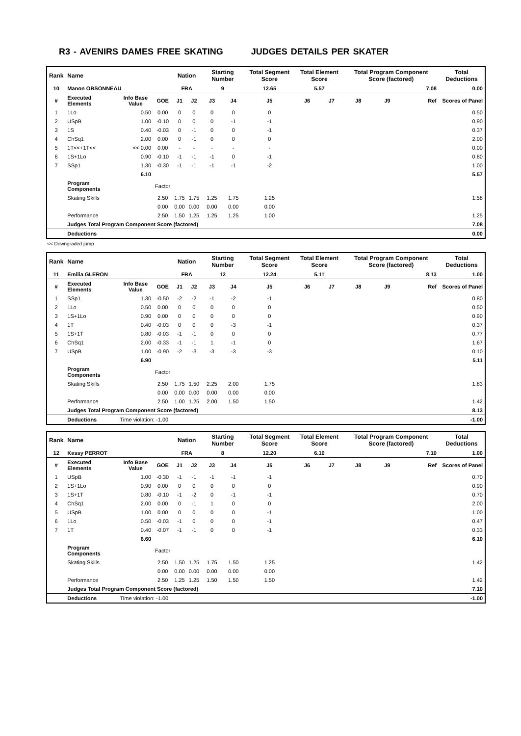R3 - AVENIRS DAMES FREE SKATING JUDGES DETAILS PER SKATER
| Rank | Name | | | Nation | | Starting Number | | Total Segment Score | Total Element Score | | Total Program Component Score (factored) | | | Total Deductions |
| --- | --- | --- | --- | --- | --- | --- | --- | --- | --- | --- | --- | --- | --- | --- |
| 10 | Manon ORSONNEAU | | | FRA | | 9 | | 12.65 | 5.57 | | 7.08 | | | 0.00 |
| # | Executed Elements | Info Base Value | GOE | J1 | J2 | J3 | J4 | J5 | J6 | J7 | J8 | J9 | Ref | Scores of Panel |
| 1 | 1Lo | 0.50 | 0.00 | 0 | 0 | 0 | 0 | 0 | | | | | | 0.50 |
| 2 | USpB | 1.00 | -0.10 | 0 | 0 | 0 | -1 | -1 | | | | | | 0.90 |
| 3 | 1S | 0.40 | -0.03 | 0 | -1 | 0 | 0 | -1 | | | | | | 0.37 |
| 4 | ChSq1 | 2.00 | 0.00 | 0 | -1 | 0 | 0 | 0 | | | | | | 2.00 |
| 5 | 1T<<+1T<< | << 0.00 | 0.00 | - | - | - | - | - | | | | | | 0.00 |
| 6 | 1S+1Lo | 0.90 | -0.10 | -1 | -1 | -1 | 0 | -1 | | | | | | 0.80 |
| 7 | SSp1 | 1.30 | -0.30 | -1 | -1 | -1 | -1 | -2 | | | | | | 1.00 |
| | | 6.10 | | | | | | | | | | | | 5.57 |
| | Program Components | | Factor | | | | | | | | | | | |
| | Skating Skills | | 2.50 | 1.75 | 1.75 | 1.25 | 1.75 | 1.25 | | | | | | 1.58 |
| | | | 0.00 | 0.00 | 0.00 | 0.00 | 0.00 | 0.00 | | | | | | |
| | Performance | | 2.50 | 1.50 | 1.25 | 1.25 | 1.25 | 1.00 | | | | | | 1.25 |
| | Judges Total Program Component Score (factored) | | | | | | | | | | | | | 7.08 |
| | Deductions | | | | | | | | | | | | | 0.00 |
<< Downgraded jump
| Rank | Name | | | Nation | | Starting Number | | Total Segment Score | Total Element Score | | Total Program Component Score (factored) | | | Total Deductions |
| --- | --- | --- | --- | --- | --- | --- | --- | --- | --- | --- | --- | --- | --- | --- |
| 11 | Emilia GLERON | | | FRA | | 12 | | 12.24 | 5.11 | | 8.13 | | | 1.00 |
| # | Executed Elements | Info Base Value | GOE | J1 | J2 | J3 | J4 | J5 | J6 | J7 | J8 | J9 | Ref | Scores of Panel |
| 1 | SSp1 | 1.30 | -0.50 | -2 | -2 | -1 | -2 | -1 | | | | | | 0.80 |
| 2 | 1Lo | 0.50 | 0.00 | 0 | 0 | 0 | 0 | 0 | | | | | | 0.50 |
| 3 | 1S+1Lo | 0.90 | 0.00 | 0 | 0 | 0 | 0 | 0 | | | | | | 0.90 |
| 4 | 1T | 0.40 | -0.03 | 0 | 0 | 0 | -3 | -1 | | | | | | 0.37 |
| 5 | 1S+1T | 0.80 | -0.03 | -1 | -1 | 0 | 0 | 0 | | | | | | 0.77 |
| 6 | ChSq1 | 2.00 | -0.33 | -1 | -1 | 1 | -1 | 0 | | | | | | 1.67 |
| 7 | USpB | 1.00 | -0.90 | -2 | -3 | -3 | -3 | -3 | | | | | | 0.10 |
| | | 6.90 | | | | | | | | | | | | 5.11 |
| | Program Components | | Factor | | | | | | | | | | | |
| | Skating Skills | | 2.50 | 1.75 | 1.50 | 2.25 | 2.00 | 1.75 | | | | | | 1.83 |
| | | | 0.00 | 0.00 | 0.00 | 0.00 | 0.00 | 0.00 | | | | | | |
| | Performance | | 2.50 | 1.00 | 1.25 | 2.00 | 1.50 | 1.50 | | | | | | 1.42 |
| | Judges Total Program Component Score (factored) | | | | | | | | | | | | | 8.13 |
| | Deductions | Time violation: -1.00 | | | | | | | | | | | | -1.00 |
| Rank | Name | | | Nation | | Starting Number | | Total Segment Score | Total Element Score | | Total Program Component Score (factored) | | | Total Deductions |
| --- | --- | --- | --- | --- | --- | --- | --- | --- | --- | --- | --- | --- | --- | --- |
| 12 | Kessy PERROT | | | FRA | | 8 | | 12.20 | 6.10 | | 7.10 | | | 1.00 |
| # | Executed Elements | Info Base Value | GOE | J1 | J2 | J3 | J4 | J5 | J6 | J7 | J8 | J9 | Ref | Scores of Panel |
| 1 | USpB | 1.00 | -0.30 | -1 | -1 | -1 | -1 | -1 | | | | | | 0.70 |
| 2 | 1S+1Lo | 0.90 | 0.00 | 0 | 0 | 0 | 0 | 0 | | | | | | 0.90 |
| 3 | 1S+1T | 0.80 | -0.10 | -1 | -2 | 0 | -1 | -1 | | | | | | 0.70 |
| 4 | ChSq1 | 2.00 | 0.00 | 0 | -1 | 1 | 0 | 0 | | | | | | 2.00 |
| 5 | USpB | 1.00 | 0.00 | 0 | 0 | 0 | 0 | -1 | | | | | | 1.00 |
| 6 | 1Lo | 0.50 | -0.03 | -1 | 0 | 0 | 0 | -1 | | | | | | 0.47 |
| 7 | 1T | 0.40 | -0.07 | -1 | -1 | 0 | 0 | -1 | | | | | | 0.33 |
| | | 6.60 | | | | | | | | | | | | 6.10 |
| | Program Components | | Factor | | | | | | | | | | | |
| | Skating Skills | | 2.50 | 1.50 | 1.25 | 1.75 | 1.50 | 1.25 | | | | | | 1.42 |
| | | | 0.00 | 0.00 | 0.00 | 0.00 | 0.00 | 0.00 | | | | | | |
| | Performance | | 2.50 | 1.25 | 1.25 | 1.50 | 1.50 | 1.50 | | | | | | 1.42 |
| | Judges Total Program Component Score (factored) | | | | | | | | | | | | | 7.10 |
| | Deductions | Time violation: -1.00 | | | | | | | | | | | | -1.00 |